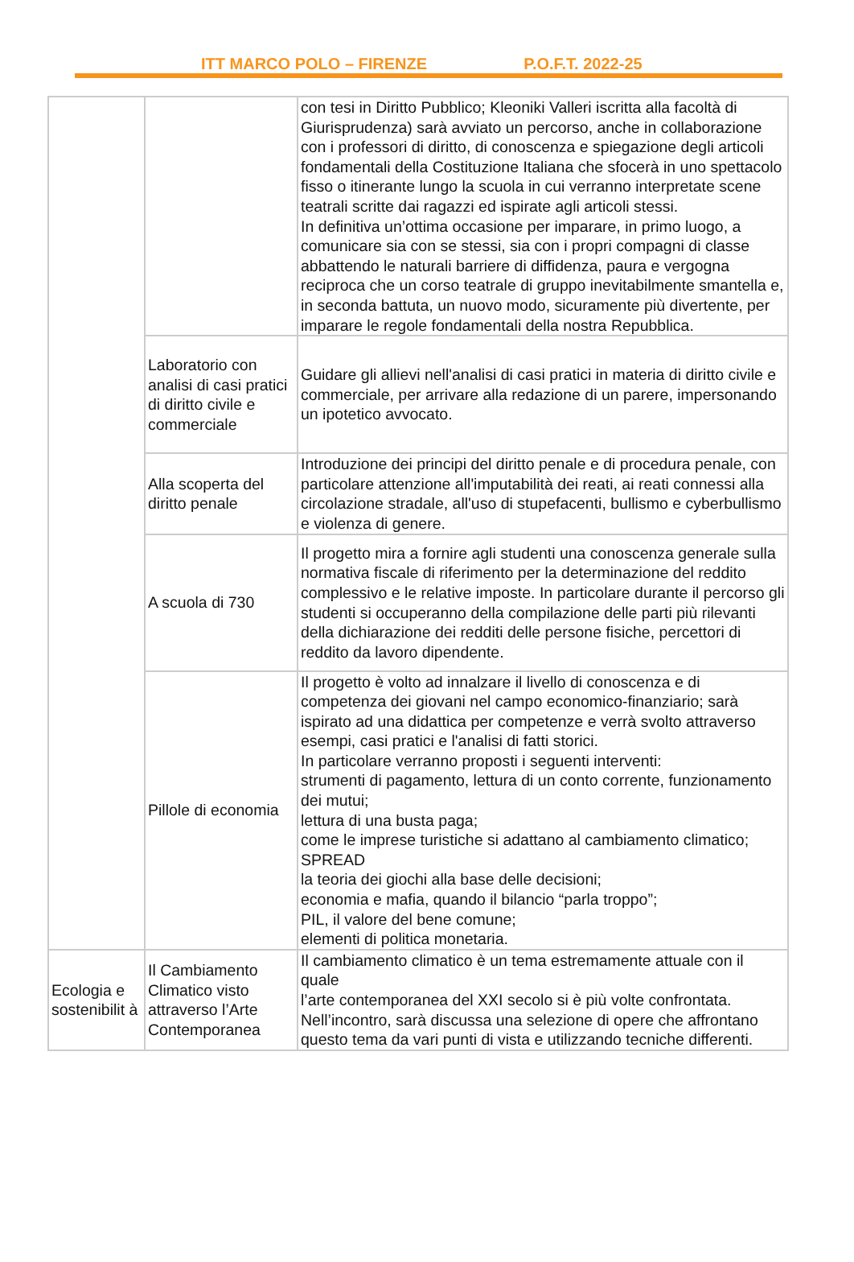ITT MARCO POLO – FIRENZE P.O.F.T. 2022-25
| | | con tesi in Diritto Pubblico; Kleoniki Valleri iscritta alla facoltà di Giurisprudenza) sarà avviato un percorso, anche in collaborazione con i professori di diritto, di conoscenza e spiegazione degli articoli fondamentali della Costituzione Italiana che sfocerà in uno spettacolo fisso o itinerante lungo la scuola in cui verranno interpretate scene teatrali scritte dai ragazzi ed ispirate agli articoli stessi. In definitiva un’ottima occasione per imparare, in primo luogo, a comunicare sia con se stessi, sia con i propri compagni di classe abbattendo le naturali barriere di diffidenza, paura e vergogna reciproca che un corso teatrale di gruppo inevitabilmente smantella e, in seconda battuta, un nuovo modo, sicuramente più divertente, per imparare le regole fondamentali della nostra Repubblica. |
| | Laboratorio con analisi di casi pratici di diritto civile e commerciale | Guidare gli allievi nell'analisi di casi pratici in materia di diritto civile e commerciale, per arrivare alla redazione di un parere, impersonando un ipotetico avvocato. |
| | Alla scoperta del diritto penale | Introduzione dei principi del diritto penale e di procedura penale, con particolare attenzione all'imputabilità dei reati, ai reati connessi alla circolazione stradale, all'uso di stupefacenti, bullismo e cyberbullismo e violenza di genere. |
| | A scuola di 730 | Il progetto mira a fornire agli studenti una conoscenza generale sulla normativa fiscale di riferimento per la determinazione del reddito complessivo e le relative imposte. In particolare durante il percorso gli studenti si occuperanno della compilazione delle parti più rilevanti della dichiarazione dei redditi delle persone fisiche, percettori di reddito da lavoro dipendente. |
| | Pillole di economia | Il progetto è volto ad innalzare il livello di conoscenza e di competenza dei giovani nel campo economico-finanziario; sarà ispirato ad una didattica per competenze e verrà svolto attraverso esempi, casi pratici e l'analisi di fatti storici. In particolare verranno proposti i seguenti interventi: strumenti di pagamento, lettura di un conto corrente, funzionamento dei mutui; lettura di una busta paga; come le imprese turistiche si adattano al cambiamento climatico; SPREAD la teoria dei giochi alla base delle decisioni; economia e mafia, quando il bilancio “parla troppo”; PIL, il valore del bene comune; elementi di politica monetaria. |
| Ecologia e sostenibilit à | Il Cambiamento Climatico visto attraverso l’Arte Contemporanea | Il cambiamento climatico è un tema estremamente attuale con il quale l’arte contemporanea del XXI secolo si è più volte confrontata. Nell’incontro, sarà discussa una selezione di opere che affrontano questo tema da vari punti di vista e utilizzando tecniche differenti. |